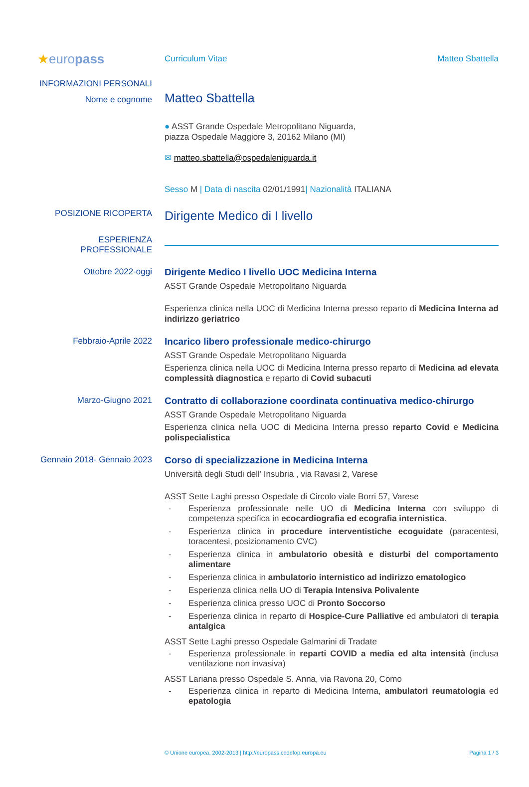★europass
Curriculum Vitae Matteo Sbattella
INFORMAZIONI PERSONALI
Nome e cognome
Matteo Sbattella
● ASST Grande Ospedale Metropolitano Niguarda,
piazza Ospedale Maggiore 3, 20162 Milano (MI)
✉ matteo.sbattella@ospedaleniguarda.it
Sesso M | Data di nascita 02/01/1991| Nazionalità ITALIANA
POSIZIONE RICOPERTA
Dirigente Medico di I livello
ESPERIENZA PROFESSIONALE
Ottobre 2022-oggi Dirigente Medico I livello UOC Medicina Interna
ASST Grande Ospedale Metropolitano Niguarda
Esperienza clinica nella UOC di Medicina Interna presso reparto di Medicina Interna ad indirizzo geriatrico
Febbraio-Aprile 2022 Incarico libero professionale medico-chirurgo
ASST Grande Ospedale Metropolitano Niguarda
Esperienza clinica nella UOC di Medicina Interna presso reparto di Medicina ad elevata complessità diagnostica e reparto di Covid subacuti
Marzo-Giugno 2021 Contratto di collaborazione coordinata continuativa medico-chirurgo
ASST Grande Ospedale Metropolitano Niguarda
Esperienza clinica nella UOC di Medicina Interna presso reparto Covid e Medicina polispecialistica
Gennaio 2018- Gennaio 2023
Corso di specializzazione in Medicina Interna
Università degli Studi dell’ Insubria , via Ravasi 2, Varese
ASST Sette Laghi presso Ospedale di Circolo viale Borri 57, Varese
- Esperienza professionale nelle UO di Medicina Interna con sviluppo di competenza specifica in ecocardiografia ed ecografia internistica.
- Esperienza clinica in procedure interventistiche ecoguidate (paracentesi, toracentesi, posizionamento CVC)
- Esperienza clinica in ambulatorio obesità e disturbi del comportamento alimentare
- Esperienza clinica in ambulatorio internistico ad indirizzo ematologico
- Esperienza clinica nella UO di Terapia Intensiva Polivalente
- Esperienza clinica presso UOC di Pronto Soccorso
- Esperienza clinica in reparto di Hospice-Cure Palliative ed ambulatori di terapia antalgica
ASST Sette Laghi presso Ospedale Galmarini di Tradate
- Esperienza professionale in reparti COVID a media ed alta intensità (inclusa ventilazione non invasiva)
ASST Lariana presso Ospedale S. Anna, via Ravona 20, Como
- Esperienza clinica in reparto di Medicina Interna, ambulatori reumatologia ed epatologia
© Unione europea, 2002-2013 | http://europass.cedefop.europa.eu
Pagina 1 / 3